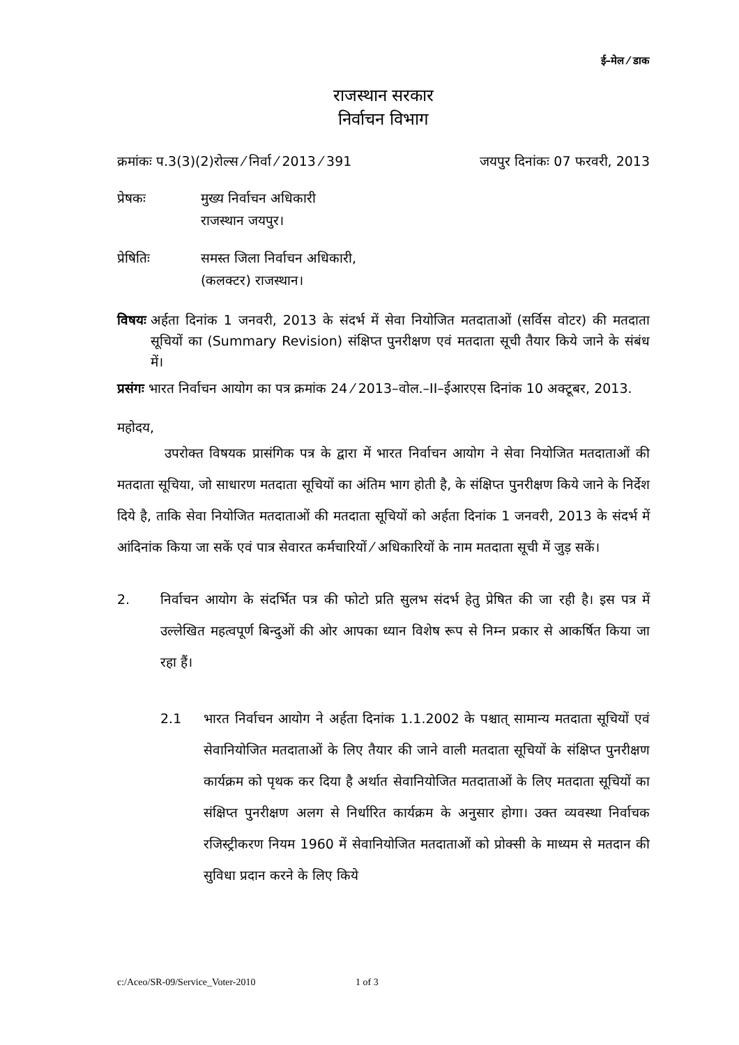ई–मेल ⁄ डाक
राजस्थान सरकार
निर्वाचन विभाग
क्रमांकः प.3(3)(2)रोल्स ⁄ निर्वा ⁄ 2013 ⁄ 391 जयपुर दिनांकः 07 फरवरी, 2013
प्रेषकः मुख्य निर्वाचन अधिकारी
राजस्थान जयपुर।
प्रेषितिः समस्त जिला निर्वाचन अधिकारी,
(कलक्टर) राजस्थान।
विषयः अर्हता दिनांक 1 जनवरी, 2013 के संदर्भ में सेवा नियोजित मतदाताओं (सर्विस वोटर) की मतदाता सूचियों का (Summary Revision) संक्षिप्त पुनरीक्षण एवं मतदाता सूची तैयार किये जाने के संबंध में।
प्रसंगः भारत निर्वाचन आयोग का पत्र क्रमांक 24 ⁄ 2013–वोल.–II–ईआरएस दिनांक 10 अक्टूबर, 2013.
महोदय,
उपरोक्त विषयक प्रासंगिक पत्र के द्वारा में भारत निर्वाचन आयोग ने सेवा नियोजित मतदाताओं की मतदाता सूचिया, जो साधारण मतदाता सूचियों का अंतिम भाग होती है, के संक्षिप्त पुनरीक्षण किये जाने के निर्देश दिये है, ताकि सेवा नियोजित मतदाताओं की मतदाता सूचियों को अर्हता दिनांक 1 जनवरी, 2013 के संदर्भ में आंदिनांक किया जा सकें एवं पात्र सेवारत कर्मचारियों ⁄ अधिकारियों के नाम मतदाता सूची में जुड़ सकें।
2. निर्वाचन आयोग के संदर्भित पत्र की फोटो प्रति सुलभ संदर्भ हेतु प्रेषित की जा रही है। इस पत्र में उल्लेखित महत्वपूर्ण बिन्दुओं की ओर आपका ध्यान विशेष रूप से निम्न प्रकार से आकर्षित किया जा रहा हैं।
2.1 भारत निर्वाचन आयोग ने अर्हता दिनांक 1.1.2002 के पश्चात् सामान्य मतदाता सूचियों एवं सेवानियोजित मतदाताओं के लिए तैयार की जाने वाली मतदाता सूचियों के संक्षिप्त पुनरीक्षण कार्यक्रम को पृथक कर दिया है अर्थात सेवानियोजित मतदाताओं के लिए मतदाता सूचियों का संक्षिप्त पुनरीक्षण अलग से निर्धारित कार्यक्रम के अनुसार होगा। उक्त व्यवस्था निर्वाचक रजिस्ट्रीकरण नियम 1960 में सेवानियोजित मतदाताओं को प्रोक्सी के माध्यम से मतदान की सुविधा प्रदान करने के लिए किये
c:/Aceo/SR-09/Service_Voter-2010 1 of 3